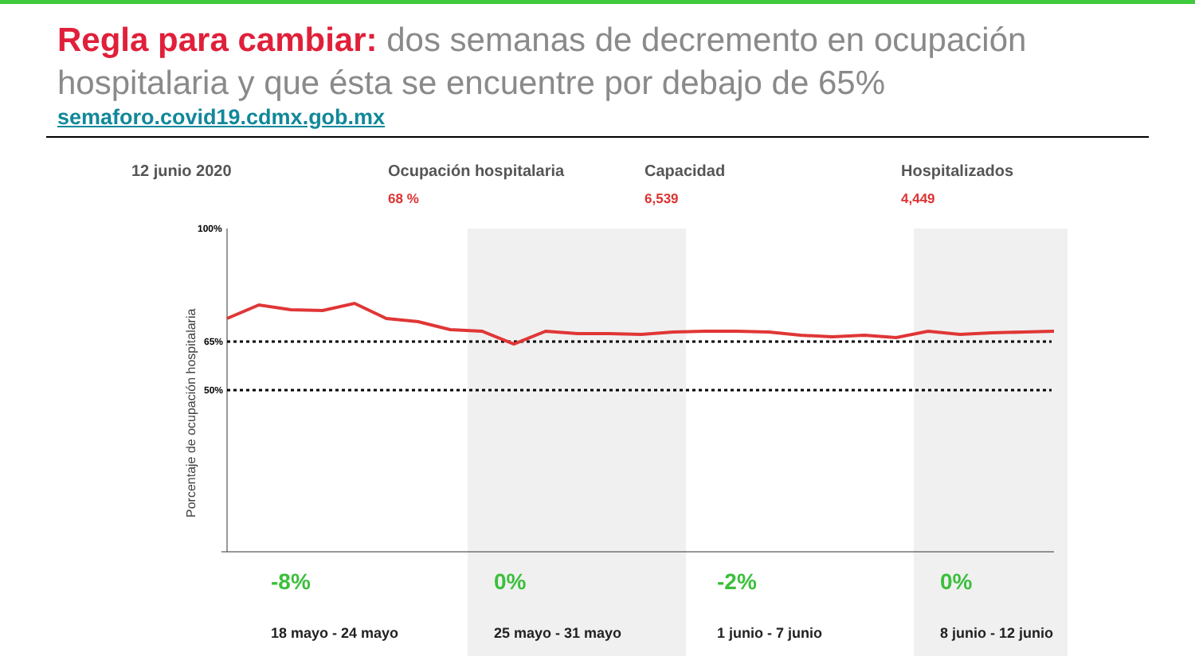Regla para cambiar: dos semanas de decremento en ocupación hospitalaria y que ésta se encuentre por debajo de 65%
semaforo.covid19.cdmx.gob.mx
12 junio 2020 Ocupación hospitalaria
68 %
Capacidad
6,539
Hospitalizados
4,449
100%
65%
50%
Porcentaje de ocupación hospitalaria
-8%
18 mayo - 24 mayo
0%
25 mayo - 31 mayo
-2%
1 junio - 7 junio
0%
8 junio - 12 junio